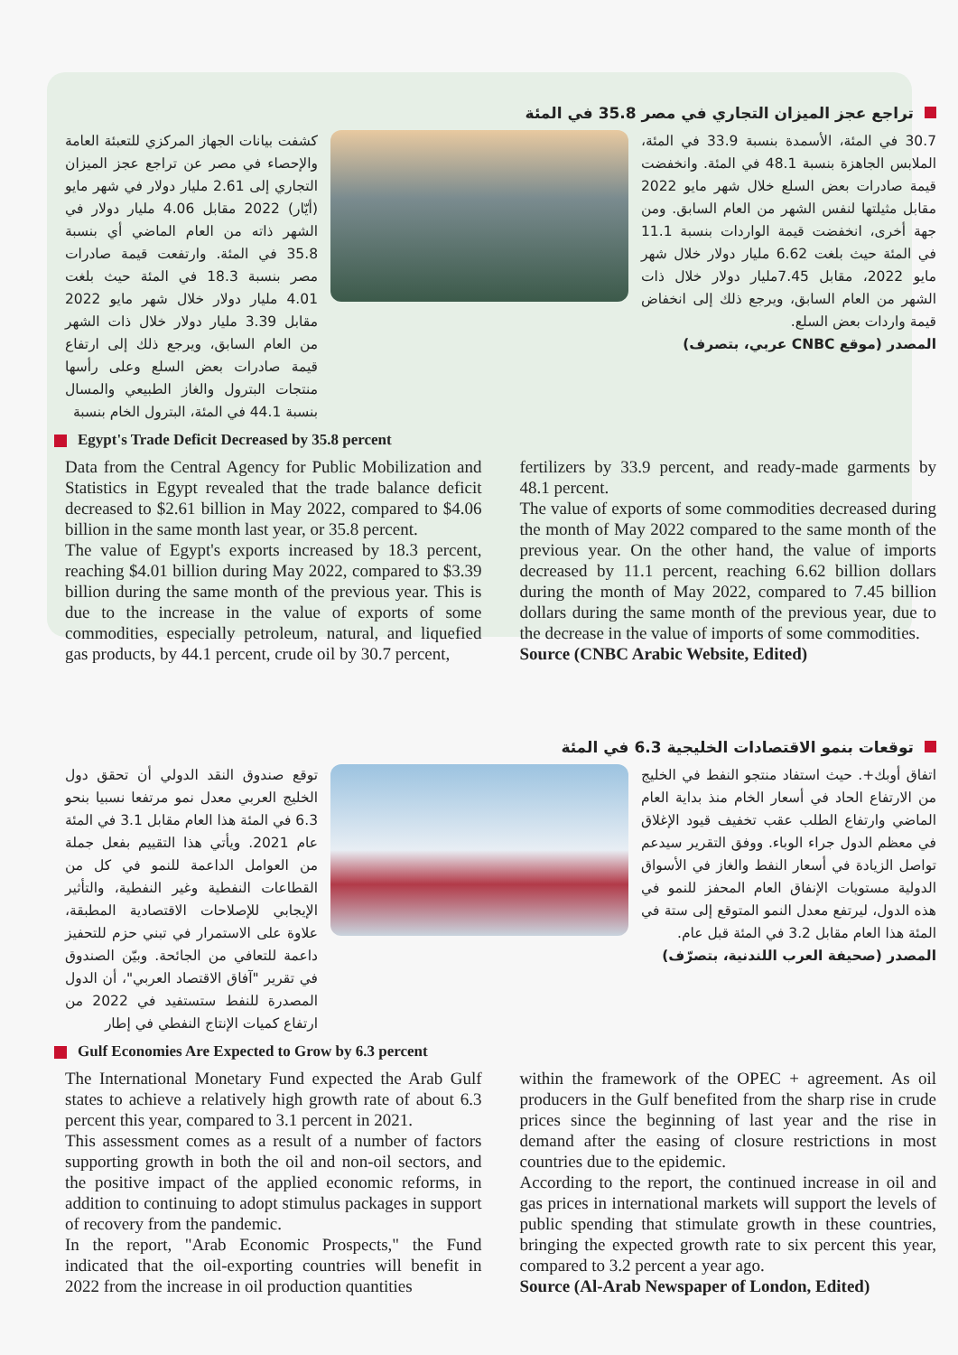تراجع عجز الميزان التجاري في مصر 35.8 في المئة
كشفت بيانات الجهاز المركزي للتعبئة العامة والإحصاء في مصر عن تراجع عجز الميزان التجاري إلى 2.61 مليار دولار في شهر مايو (أيّار) 2022 مقابل 4.06 مليار دولار في الشهر ذاته من العام الماضي أي بنسبة 35.8 في المئة. وارتفعت قيمة صادرات مصر بنسبة 18.3 في المئة حيث بلغت 4.01 مليار دولار خلال شهر مايو 2022 مقابل 3.39 مليار دولار خلال ذات الشهر من العام السابق، ويرجع ذلك إلى ارتفاع قيمة صادرات بعض السلع وعلى رأسها منتجات البترول والغاز الطبيعي والمسال بنسبة 44.1 في المئة، البترول الخام بنسبة
30.7 في المئة، الأسمدة بنسبة 33.9 في المئة، الملابس الجاهزة بنسبة 48.1 في المئة. وانخفضت قيمة صادرات بعض السلع خلال شهر مايو 2022 مقابل مثيلتها لنفس الشهر من العام السابق. ومن جهة أخرى، انخفضت قيمة الواردات بنسبة 11.1 في المئة حيث بلغت 6.62 مليار دولار خلال شهر مايو 2022، مقابل 7.45مليار دولار خلال ذات الشهر من العام السابق، ويرجع ذلك إلى انخفاض قيمة واردات بعض السلع.
المصدر (موقع CNBC عربي، بتصرف)
Egypt's Trade Deficit Decreased by 35.8 percent
Data from the Central Agency for Public Mobilization and Statistics in Egypt revealed that the trade balance deficit decreased to $2.61 billion in May 2022, compared to $4.06 billion in the same month last year, or 35.8 percent.
The value of Egypt's exports increased by 18.3 percent, reaching $4.01 billion during May 2022, compared to $3.39 billion during the same month of the previous year. This is due to the increase in the value of exports of some commodities, especially petroleum, natural, and liquefied gas products, by 44.1 percent, crude oil by 30.7 percent,
fertilizers by 33.9 percent, and ready-made garments by 48.1 percent.
The value of exports of some commodities decreased during the month of May 2022 compared to the same month of the previous year. On the other hand, the value of imports decreased by 11.1 percent, reaching 6.62 billion dollars during the month of May 2022, compared to 7.45 billion dollars during the same month of the previous year, due to the decrease in the value of imports of some commodities.
Source (CNBC Arabic Website, Edited)
توقعات بنمو الاقتصادات الخليجية 6.3 في المئة
توقع صندوق النقد الدولي أن تحقق دول الخليج العربي معدل نمو مرتفعا نسبيا بنحو 6.3 في المئة هذا العام مقابل 3.1 في المئة عام 2021. ويأتي هذا التقييم بفعل جملة من العوامل الداعمة للنمو في كل من القطاعات النفطية وغير النفطية، والتأثير الإيجابي للإصلاحات الاقتصادية المطبقة، علاوة على الاستمرار في تبني حزم للتحفيز داعمة للتعافي من الجائحة. وبيّن الصندوق في تقرير "آفاق الاقتصاد العربي"، أن الدول المصدرة للنفط ستستفيد في 2022 من ارتفاع كميات الإنتاج النفطي في إطار
اتفاق أوبك+. حيث استفاد منتجو النفط في الخليج من الارتفاع الحاد في أسعار الخام منذ بداية العام الماضي وارتفاع الطلب عقب تخفيف قيود الإغلاق في معظم الدول جراء الوباء. ووفق التقرير سيدعم تواصل الزيادة في أسعار النفط والغاز في الأسواق الدولية مستويات الإنفاق العام المحفز للنمو في هذه الدول، ليرتفع معدل النمو المتوقع إلى ستة في المئة هذا العام مقابل 3.2 في المئة قبل عام.
المصدر (صحيفة العرب اللندنية، بتصرّف)
Gulf Economies Are Expected to Grow by 6.3 percent
The International Monetary Fund expected the Arab Gulf states to achieve a relatively high growth rate of about 6.3 percent this year, compared to 3.1 percent in 2021.
This assessment comes as a result of a number of factors supporting growth in both the oil and non-oil sectors, and the positive impact of the applied economic reforms, in addition to continuing to adopt stimulus packages in support of recovery from the pandemic.
In the report, "Arab Economic Prospects," the Fund indicated that the oil-exporting countries will benefit in 2022 from the increase in oil production quantities
within the framework of the OPEC + agreement. As oil producers in the Gulf benefited from the sharp rise in crude prices since the beginning of last year and the rise in demand after the easing of closure restrictions in most countries due to the epidemic.
According to the report, the continued increase in oil and gas prices in international markets will support the levels of public spending that stimulate growth in these countries, bringing the expected growth rate to six percent this year, compared to 3.2 percent a year ago.
Source (Al-Arab Newspaper of London, Edited)